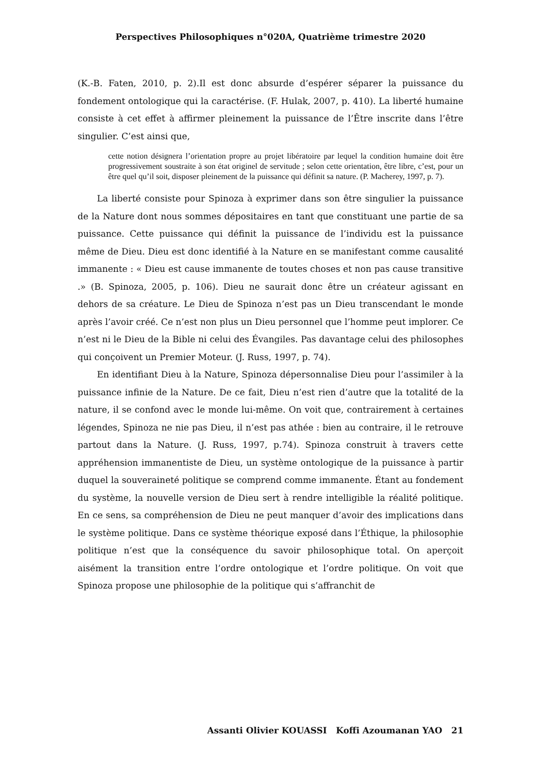Perspectives Philosophiques n°020A, Quatrième trimestre 2020
(K.-B. Faten, 2010, p. 2).Il est donc absurde d’espérer séparer la puissance du fondement ontologique qui la caractérise. (F. Hulak, 2007, p. 410). La liberté humaine consiste à cet effet à affirmer pleinement la puissance de l’Être inscrite dans l’être singulier. C’est ainsi que,
cette notion désignera l’orientation propre au projet libératoire par lequel la condition humaine doit être progressivement soustraite à son état originel de servitude ; selon cette orientation, être libre, c’est, pour un être quel qu’il soit, disposer pleinement de la puissance qui définit sa nature. (P. Macherey, 1997, p. 7).
La liberté consiste pour Spinoza à exprimer dans son être singulier la puissance de la Nature dont nous sommes dépositaires en tant que constituant une partie de sa puissance. Cette puissance qui définit la puissance de l’individu est la puissance même de Dieu. Dieu est donc identifié à la Nature en se manifestant comme causalité immanente : « Dieu est cause immanente de toutes choses et non pas cause transitive .» (B. Spinoza, 2005, p. 106). Dieu ne saurait donc être un créateur agissant en dehors de sa créature. Le Dieu de Spinoza n’est pas un Dieu transcendant le monde après l’avoir créé. Ce n’est non plus un Dieu personnel que l’homme peut implorer. Ce n’est ni le Dieu de la Bible ni celui des Évangiles. Pas davantage celui des philosophes qui conçoivent un Premier Moteur. (J. Russ, 1997, p. 74).
En identifiant Dieu à la Nature, Spinoza dépersonnalise Dieu pour l’assimiler à la puissance infinie de la Nature. De ce fait, Dieu n’est rien d’autre que la totalité de la nature, il se confond avec le monde lui-même. On voit que, contrairement à certaines légendes, Spinoza ne nie pas Dieu, il n’est pas athée : bien au contraire, il le retrouve partout dans la Nature. (J. Russ, 1997, p.74). Spinoza construit à travers cette appréhension immanentiste de Dieu, un système ontologique de la puissance à partir duquel la souveraineté politique se comprend comme immanente. Étant au fondement du système, la nouvelle version de Dieu sert à rendre intelligible la réalité politique. En ce sens, sa compréhension de Dieu ne peut manquer d’avoir des implications dans le système politique. Dans ce système théorique exposé dans l’Éthique, la philosophie politique n’est que la conséquence du savoir philosophique total. On aperçoit aisément la transition entre l’ordre ontologique et l’ordre politique. On voit que Spinoza propose une philosophie de la politique qui s’affranchit de
Assanti Olivier KOUASSI Koffi Azoumanan YAO 21